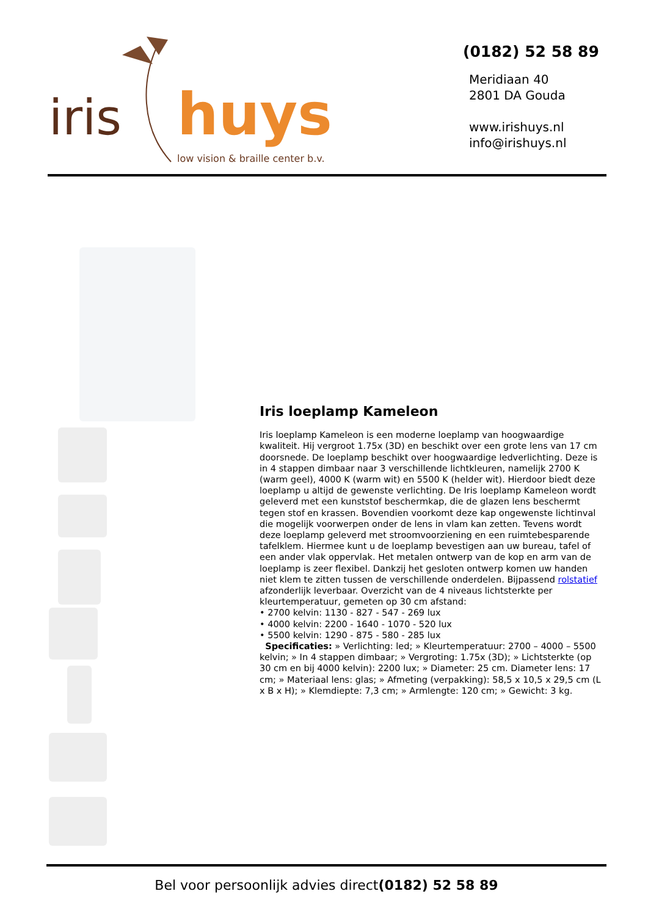iris
huys
low vision & braille center b.v.
(0182) 52 58 89
Meridiaan 40
2801 DA Gouda
www.irishuys.nl
info@irishuys.nl
Iris loeplamp Kameleon
Iris loeplamp Kameleon is een moderne loeplamp van hoogwaardige kwaliteit. Hij vergroot 1.75x (3D) en beschikt over een grote lens van 17 cm doorsnede. De loeplamp beschikt over hoogwaardige ledverlichting. Deze is in 4 stappen dimbaar naar 3 verschillende lichtkleuren, namelijk 2700 K (warm geel), 4000 K (warm wit) en 5500 K (helder wit). Hierdoor biedt deze loeplamp u altijd de gewenste verlichting. De Iris loeplamp Kameleon wordt geleverd met een kunststof beschermkap, die de glazen lens beschermt tegen stof en krassen. Bovendien voorkomt deze kap ongewenste lichtinval die mogelijk voorwerpen onder de lens in vlam kan zetten. Tevens wordt deze loeplamp geleverd met stroomvoorziening en een ruimtebesparende tafelklem. Hiermee kunt u de loeplamp bevestigen aan uw bureau, tafel of een ander vlak oppervlak. Het metalen ontwerp van de kop en arm van de loeplamp is zeer flexibel. Dankzij het gesloten ontwerp komen uw handen niet klem te zitten tussen de verschillende onderdelen. Bijpassend rolstatief afzonderlijk leverbaar. Overzicht van de 4 niveaus lichtsterkte per kleurtemperatuur, gemeten op 30 cm afstand:
• 2700 kelvin: 1130 - 827 - 547 - 269 lux
• 4000 kelvin: 2200 - 1640 - 1070 - 520 lux
• 5500 kelvin: 1290 - 875 - 580 - 285 lux
Specificaties: » Verlichting: led; » Kleurtemperatuur: 2700 – 4000 – 5500 kelvin; » In 4 stappen dimbaar; » Vergroting: 1.75x (3D); » Lichtsterkte (op 30 cm en bij 4000 kelvin): 2200 lux; » Diameter: 25 cm. Diameter lens: 17 cm; » Materiaal lens: glas; » Afmeting (verpakking): 58,5 x 10,5 x 29,5 cm (L x B x H); » Klemdiepte: 7,3 cm; » Armlengte: 120 cm; » Gewicht: 3 kg.
Bel voor persoonlijk advies direct(0182) 52 58 89